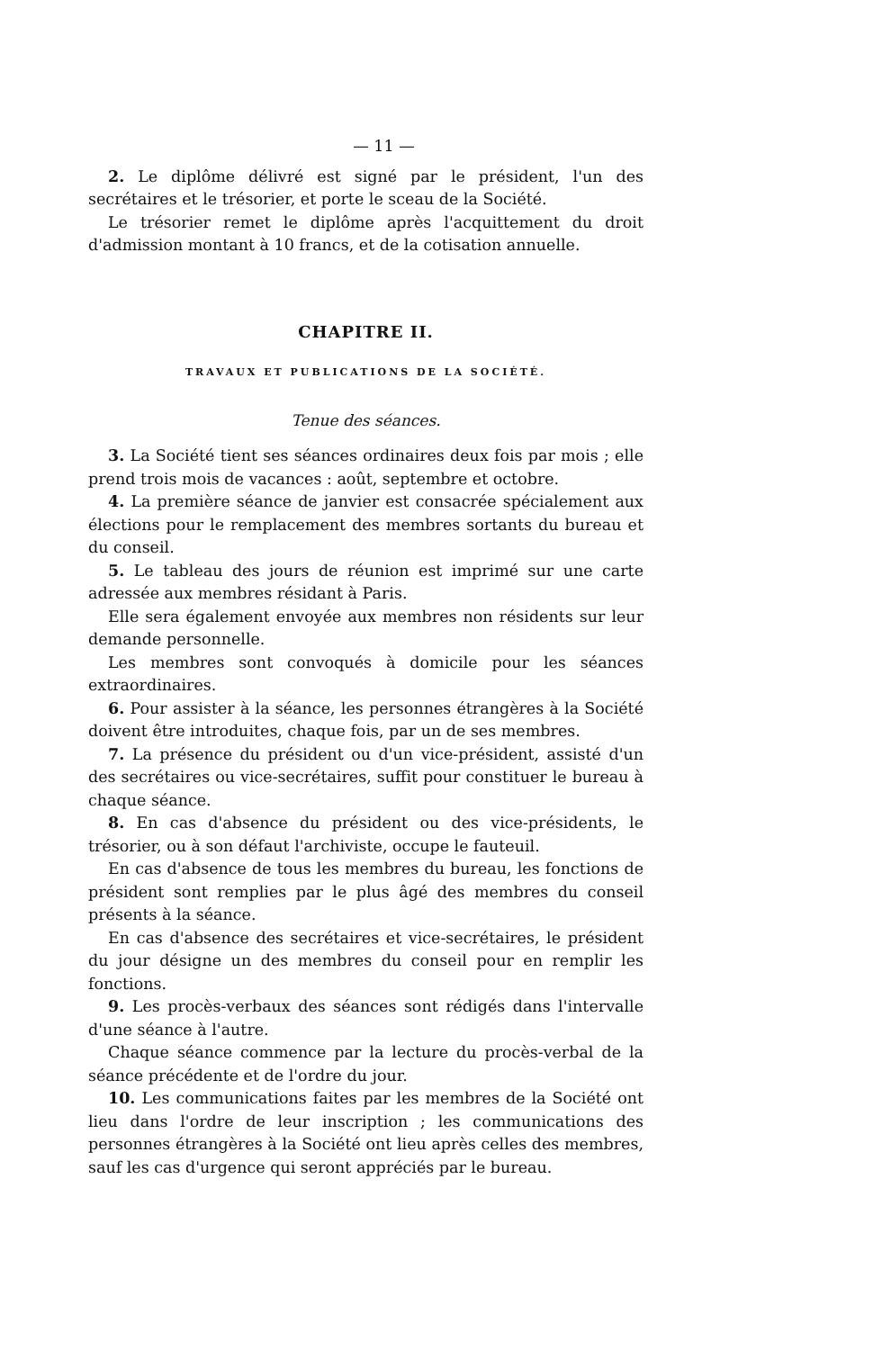— 11 —
2. Le diplôme délivré est signé par le président, l'un des secrétaires et le trésorier, et porte le sceau de la Société.
Le trésorier remet le diplôme après l'acquittement du droit d'admission montant à 10 francs, et de la cotisation annuelle.
CHAPITRE II.
TRAVAUX ET PUBLICATIONS DE LA SOCIÉTÉ.
Tenue des séances.
3. La Société tient ses séances ordinaires deux fois par mois ; elle prend trois mois de vacances : août, septembre et octobre.
4. La première séance de janvier est consacrée spécialement aux élections pour le remplacement des membres sortants du bureau et du conseil.
5. Le tableau des jours de réunion est imprimé sur une carte adressée aux membres résidant à Paris.
Elle sera également envoyée aux membres non résidents sur leur demande personnelle.
Les membres sont convoqués à domicile pour les séances extraordinaires.
6. Pour assister à la séance, les personnes étrangères à la Société doivent être introduites, chaque fois, par un de ses membres.
7. La présence du président ou d'un vice-président, assisté d'un des secrétaires ou vice-secrétaires, suffit pour constituer le bureau à chaque séance.
8. En cas d'absence du président ou des vice-présidents, le trésorier, ou à son défaut l'archiviste, occupe le fauteuil.
En cas d'absence de tous les membres du bureau, les fonctions de président sont remplies par le plus âgé des membres du conseil présents à la séance.
En cas d'absence des secrétaires et vice-secrétaires, le président du jour désigne un des membres du conseil pour en remplir les fonctions.
9. Les procès-verbaux des séances sont rédigés dans l'intervalle d'une séance à l'autre.
Chaque séance commence par la lecture du procès-verbal de la séance précédente et de l'ordre du jour.
10. Les communications faites par les membres de la Société ont lieu dans l'ordre de leur inscription ; les communications des personnes étrangères à la Société ont lieu après celles des membres, sauf les cas d'urgence qui seront appréciés par le bureau.